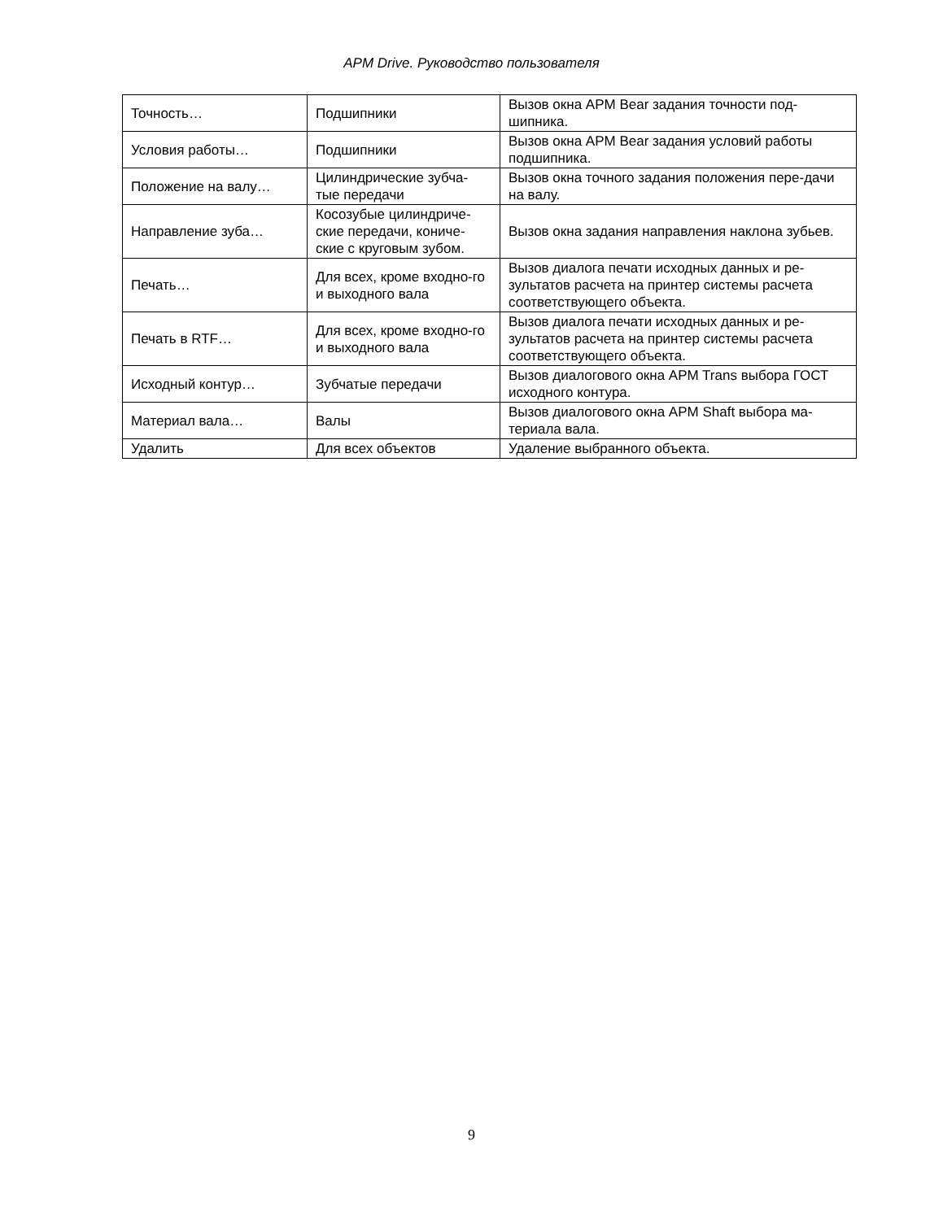APM Drive. Руководство пользователя
| Точность… | Подшипники | Вызов окна APM Bear задания точности под-шипника. |
| Условия работы… | Подшипники | Вызов окна APM Bear задания условий работы подшипника. |
| Положение на валу… | Цилиндрические зубча-тые передачи | Вызов окна точного задания положения пере-дачи на валу. |
| Направление зуба… | Косозубые цилиндриче-ские передачи, кониче-ские с круговым зубом. | Вызов окна задания направления наклона зубьев. |
| Печать… | Для всех, кроме входно-го и выходного вала | Вызов диалога печати исходных данных и ре-зультатов расчета на принтер системы расчета соответствующего объекта. |
| Печать в RTF… | Для всех, кроме входно-го и выходного вала | Вызов диалога печати исходных данных и ре-зультатов расчета на принтер системы расчета соответствующего объекта. |
| Исходный контур… | Зубчатые передачи | Вызов диалогового окна APM Trans выбора ГОСТ исходного контура. |
| Материал вала… | Валы | Вызов диалогового окна APM Shaft выбора ма-териала вала. |
| Удалить | Для всех объектов | Удаление выбранного объекта. |
9